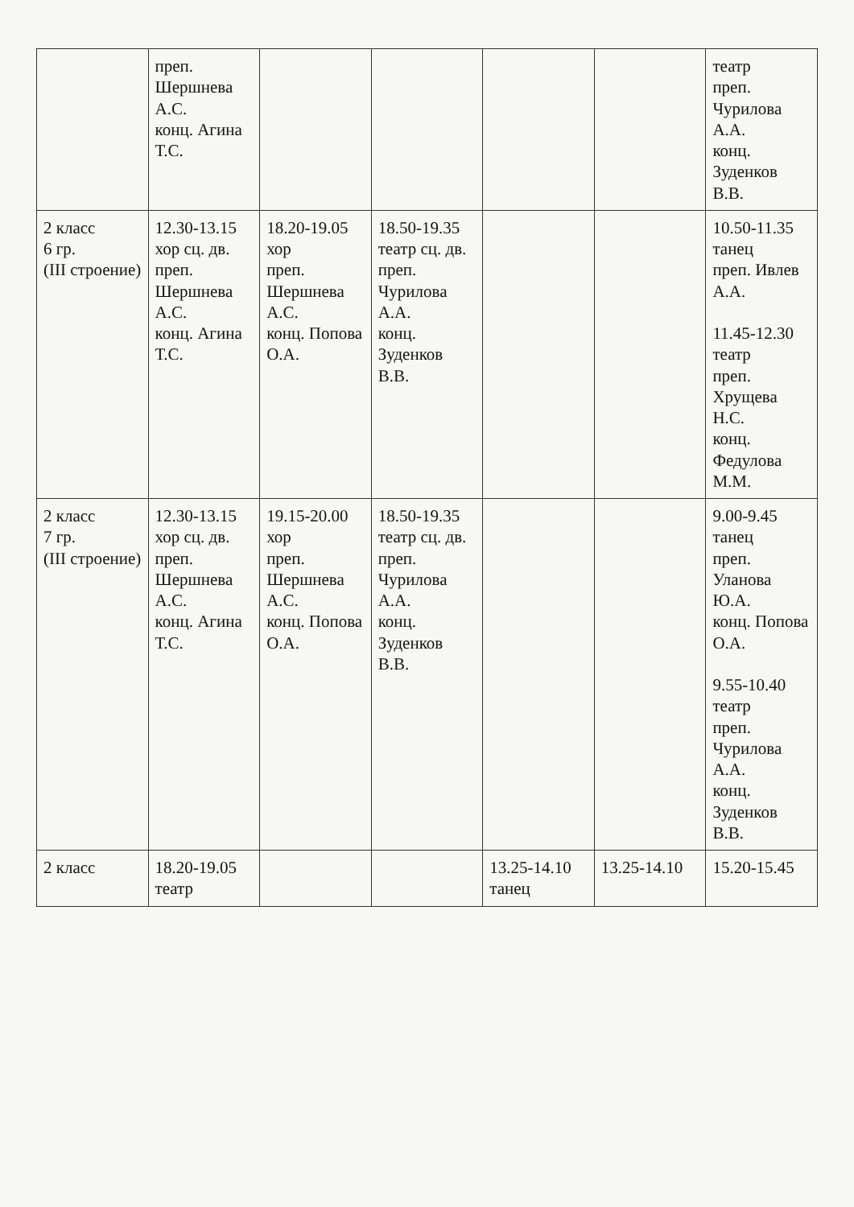| | преп. Шершнева А.С. конц. Агина Т.С. | | | | | театр преп. Чурилова А.А. конц. Зуденков В.В. |
| 2 класс 6 гр. (III строение) | 12.30-13.15 хор сц. дв. преп. Шершнева А.С. конц. Агина Т.С. | 18.20-19.05 хор преп. Шершнева А.С. конц. Попова О.А. | 18.50-19.35 театр сц. дв. преп. Чурилова А.А. конц. Зуденков В.В. | | | 10.50-11.35 танец преп. Ивлев А.А. 11.45-12.30 театр преп. Хрущева Н.С. конц. Федулова М.М. |
| 2 класс 7 гр. (III строение) | 12.30-13.15 хор сц. дв. преп. Шершнева А.С. конц. Агина Т.С. | 19.15-20.00 хор преп. Шершнева А.С. конц. Попова О.А. | 18.50-19.35 театр сц. дв. преп. Чурилова А.А. конц. Зуденков В.В. | | | 9.00-9.45 танец преп. Уланова Ю.А. конц. Попова О.А. 9.55-10.40 театр преп. Чурилова А.А. конц. Зуденков В.В. |
| 2 класс | 18.20-19.05 театр | | | 13.25-14.10 танец | 13.25-14.10 | 15.20-15.45 |